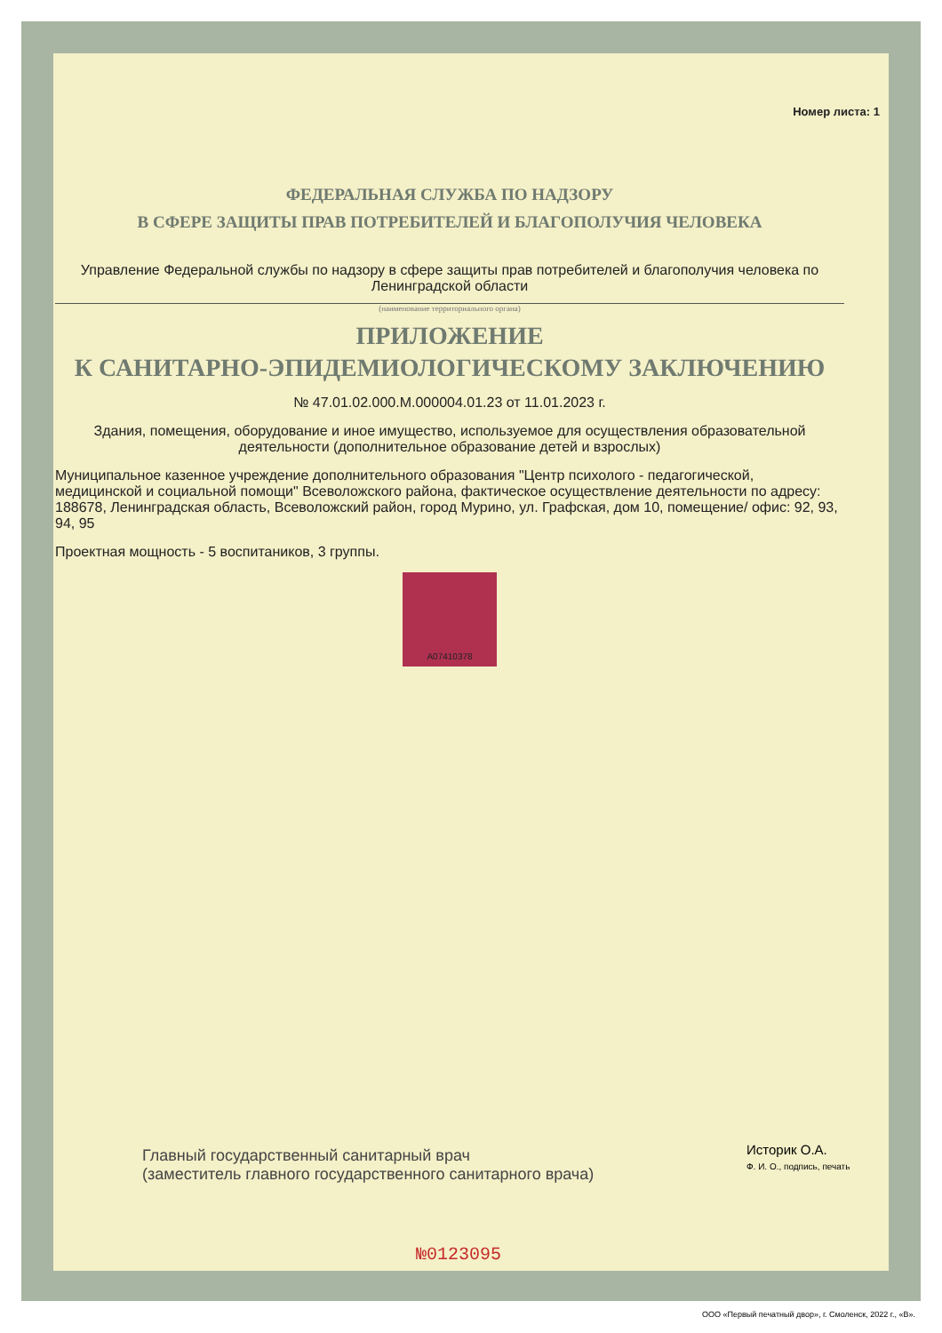Номер листа: 1
ФЕДЕРАЛЬНАЯ СЛУЖБА ПО НАДЗОРУ
В СФЕРЕ ЗАЩИТЫ ПРАВ ПОТРЕБИТЕЛЕЙ И БЛАГОПОЛУЧИЯ ЧЕЛОВЕКА
Управление Федеральной службы по надзору в сфере защиты прав потребителей и благополучия человека по Ленинградской области
(наименование территориального органа)
ПРИЛОЖЕНИЕ
К САНИТАРНО-ЭПИДЕМИОЛОГИЧЕСКОМУ ЗАКЛЮЧЕНИЮ
№ 47.01.02.000.М.000004.01.23 от 11.01.2023 г.
Здания, помещения, оборудование и иное имущество, используемое для осуществления образовательной деятельности (дополнительное образование детей и взрослых)
Муниципальное казенное учреждение дополнительного образования "Центр психолого - педагогической, медицинской и социальной помощи" Всеволожского района, фактическое осуществление деятельности по адресу: 188678, Ленинградская область, Всеволожский район, город Мурино, ул. Графская, дом 10, помещение/ офис: 92, 93, 94, 95
Проектная мощность - 5 воспитаников, 3 группы.
А07410378
Главный государственный санитарный врач
(заместитель главного государственного санитарного врача)
Историк О.А.
Ф. И. О., подпись, печать
№0123095
ООО «Первый печатный двор», г. Смоленск, 2022 г., «В».